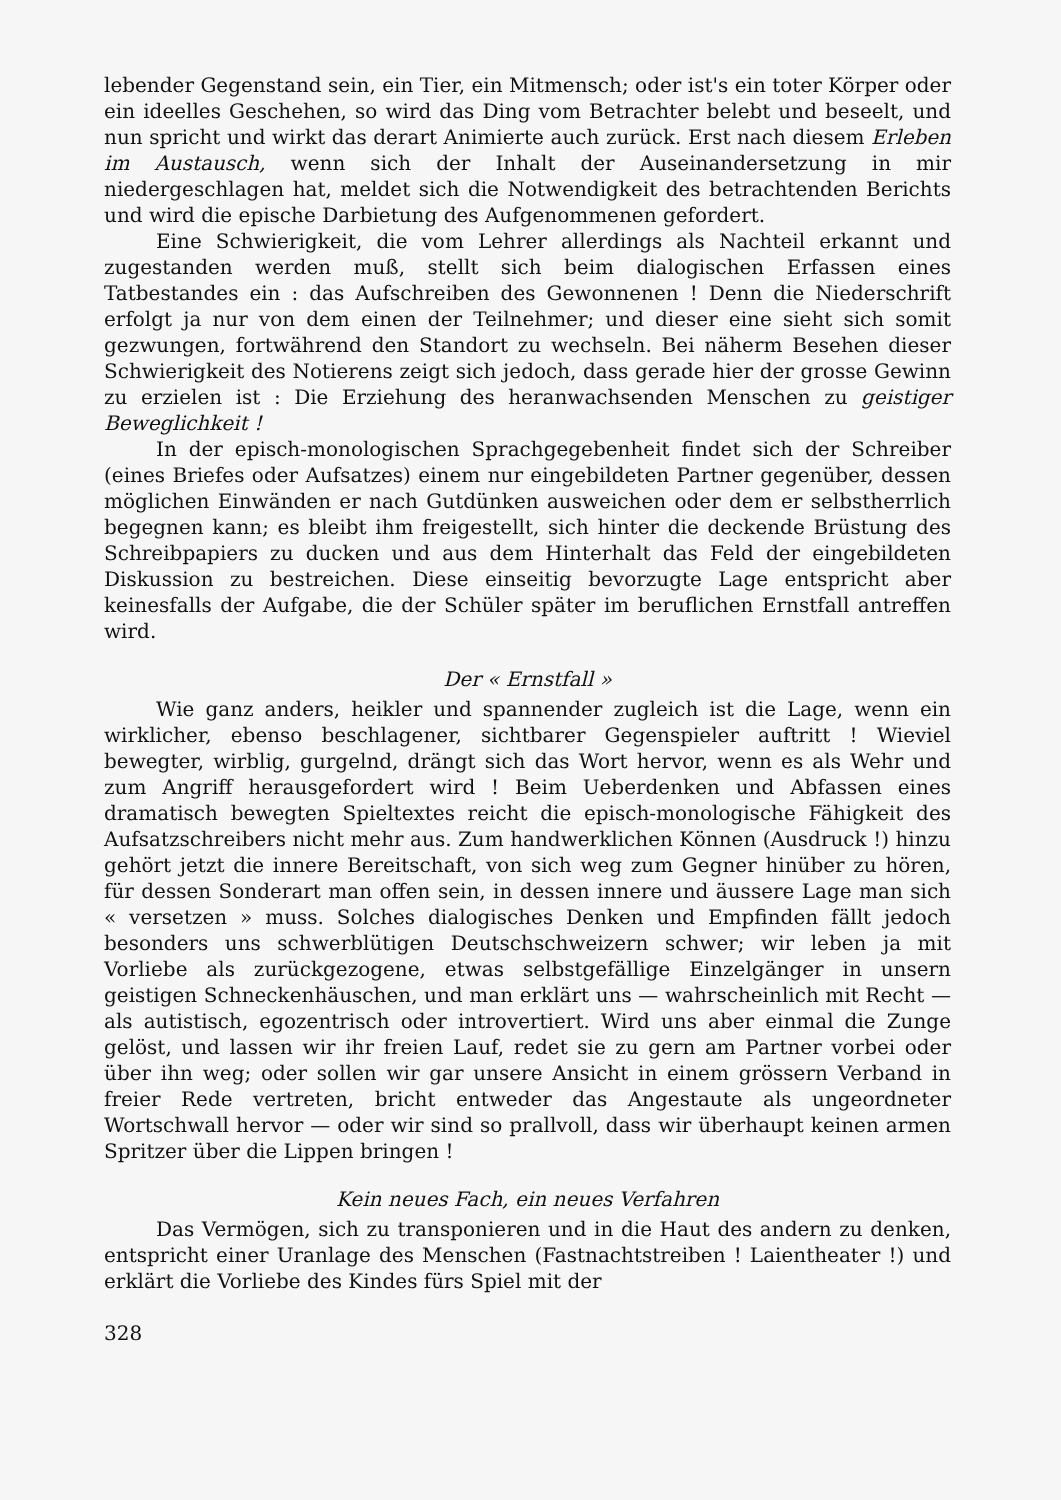lebender Gegenstand sein, ein Tier, ein Mitmensch; oder ist's ein toter Körper oder ein ideelles Geschehen, so wird das Ding vom Betrachter belebt und beseelt, und nun spricht und wirkt das derart Animierte auch zurück. Erst nach diesem Erleben im Austausch, wenn sich der Inhalt der Auseinandersetzung in mir niedergeschlagen hat, meldet sich die Notwendigkeit des betrachtenden Berichts und wird die epische Darbietung des Aufgenommenen gefordert.
Eine Schwierigkeit, die vom Lehrer allerdings als Nachteil erkannt und zugestanden werden muß, stellt sich beim dialogischen Erfassen eines Tatbestandes ein : das Aufschreiben des Gewonnenen ! Denn die Niederschrift erfolgt ja nur von dem einen der Teilnehmer; und dieser eine sieht sich somit gezwungen, fortwährend den Standort zu wechseln. Bei näherm Besehen dieser Schwierigkeit des Notierens zeigt sich jedoch, dass gerade hier der grosse Gewinn zu erzielen ist : Die Erziehung des heranwachsenden Menschen zu geistiger Beweglichkeit !
In der episch-monologischen Sprachgegebenheit findet sich der Schreiber (eines Briefes oder Aufsatzes) einem nur eingebildeten Partner gegenüber, dessen möglichen Einwänden er nach Gutdünken ausweichen oder dem er selbstherrlich begegnen kann; es bleibt ihm freigestellt, sich hinter die deckende Brüstung des Schreibpapiers zu ducken und aus dem Hinterhalt das Feld der eingebildeten Diskussion zu bestreichen. Diese einseitig bevorzugte Lage entspricht aber keinesfalls der Aufgabe, die der Schüler später im beruflichen Ernstfall antreffen wird.
Der « Ernstfall »
Wie ganz anders, heikler und spannender zugleich ist die Lage, wenn ein wirklicher, ebenso beschlagener, sichtbarer Gegenspieler auftritt ! Wieviel bewegter, wirblig, gurgelnd, drängt sich das Wort hervor, wenn es als Wehr und zum Angriff herausgefordert wird ! Beim Ueberdenken und Abfassen eines dramatisch bewegten Spieltextes reicht die episch-monologische Fähigkeit des Aufsatzschreibers nicht mehr aus. Zum handwerklichen Können (Ausdruck !) hinzu gehört jetzt die innere Bereitschaft, von sich weg zum Gegner hinüber zu hören, für dessen Sonderart man offen sein, in dessen innere und äussere Lage man sich « versetzen » muss. Solches dialogisches Denken und Empfinden fällt jedoch besonders uns schwerblütigen Deutschschweizern schwer; wir leben ja mit Vorliebe als zurückgezogene, etwas selbstgefällige Einzelgänger in unsern geistigen Schneckenhäuschen, und man erklärt uns — wahrscheinlich mit Recht — als autistisch, egozentrisch oder introvertiert. Wird uns aber einmal die Zunge gelöst, und lassen wir ihr freien Lauf, redet sie zu gern am Partner vorbei oder über ihn weg; oder sollen wir gar unsere Ansicht in einem grössern Verband in freier Rede vertreten, bricht entweder das Angestaute als ungeordneter Wortschwall hervor — oder wir sind so prallvoll, dass wir überhaupt keinen armen Spritzer über die Lippen bringen !
Kein neues Fach, ein neues Verfahren
Das Vermögen, sich zu transponieren und in die Haut des andern zu denken, entspricht einer Uranlage des Menschen (Fastnachtstreiben ! Laientheater !) und erklärt die Vorliebe des Kindes fürs Spiel mit der
328